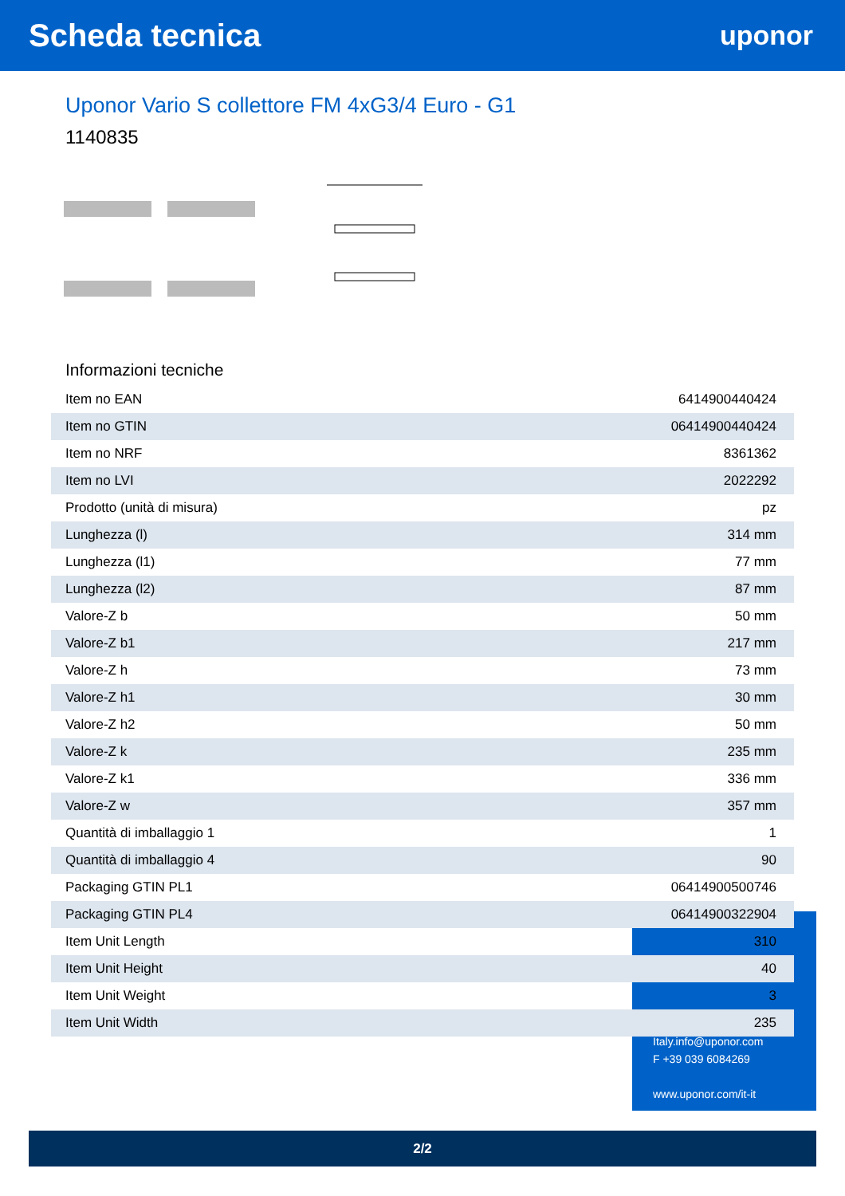Scheda tecnica
uponor
Uponor Vario S collettore FM 4xG3/4 Euro - G1
1140835
Informazioni tecniche
| Item no EAN | 6414900440424 |
| Item no GTIN | 06414900440424 |
| Item no NRF | 8361362 |
| Item no LVI | 2022292 |
| Prodotto (unità di misura) | pz |
| Lunghezza (l) | 314 mm |
| Lunghezza (l1) | 77 mm |
| Lunghezza (l2) | 87 mm |
| Valore-Z b | 50 mm |
| Valore-Z b1 | 217 mm |
| Valore-Z h | 73 mm |
| Valore-Z h1 | 30 mm |
| Valore-Z h2 | 50 mm |
| Valore-Z k | 235 mm |
| Valore-Z k1 | 336 mm |
| Valore-Z w | 357 mm |
| Quantità di imballaggio 1 | 1 |
| Quantità di imballaggio 4 | 90 |
| Packaging GTIN PL1 | 06414900500746 |
| Packaging GTIN PL4 | 06414900322904 |
| Item Unit Length | 310 |
| Item Unit Height | 40 |
| Item Unit Weight | 3 |
| Item Unit Width | 235 |
Italy.info@uponor.com
F +39 039 6084269
www.uponor.com/it-it
2/2